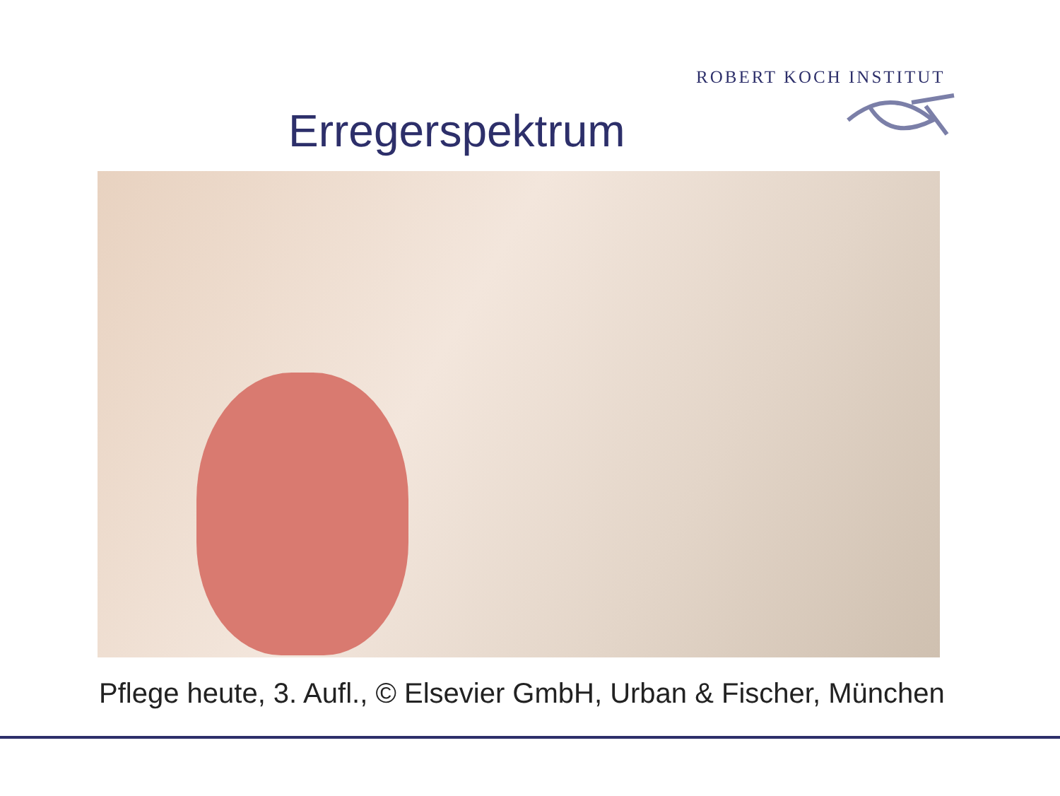ROBERT KOCH INSTITUT
Erregerspektrum
Pflege heute, 3. Aufl., © Elsevier GmbH, Urban & Fischer, München